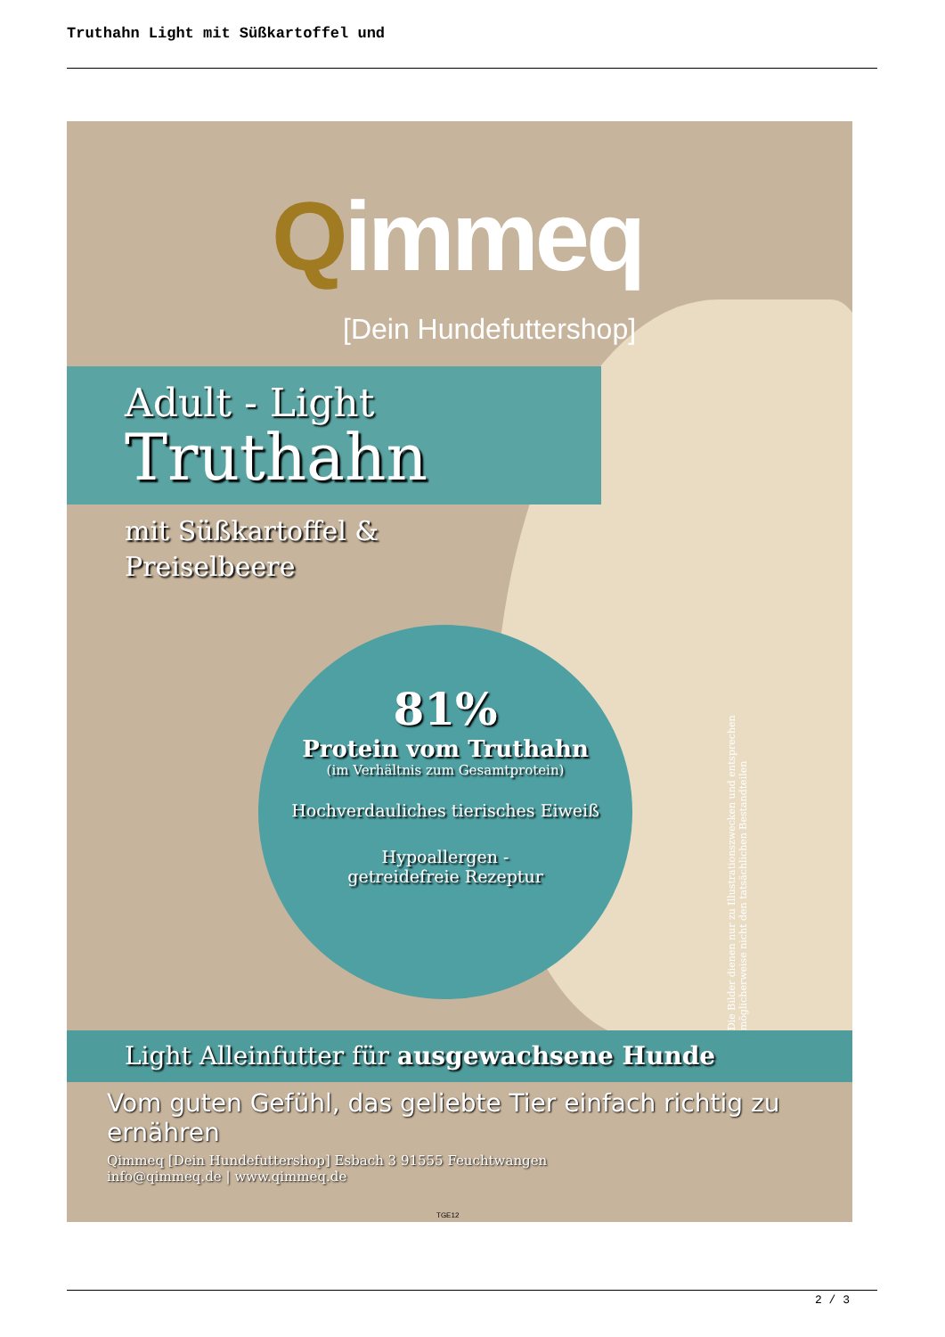Truthahn Light mit Süßkartoffel und
Qimmeq
[Dein Hundefuttershop]
Adult - Light
Truthahn
mit Süßkartoffel &
Preiselbeere
81%
Protein vom Truthahn
(im Verhältnis zum Gesamtprotein)
Hochverdauliches tierisches Eiweiß
Hypoallergen -
getreidefreie Rezeptur
Die Bilder dienen nur zu Illustrationszwecken und entsprechen möglicherweise nicht den tatsächlichen Bestandteilen
Light Alleinfutter für ausgewachsene Hunde
Vom guten Gefühl, das geliebte Tier einfach richtig zu ernähren
Qimmeq [Dein Hundefuttershop] Esbach 3 91555 Feuchtwangen
info@qimmeq.de | www.qimmeq.de
TGE12
2 / 3